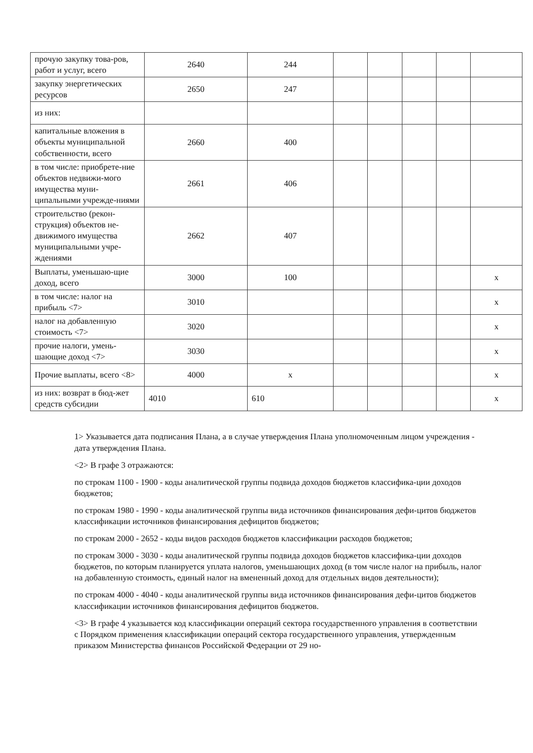| прочую закупку това-ров, работ и услуг, всего | 2640 | 244 | | | | | |
| закупку энергетических ресурсов | 2650 | 247 | | | | | |
| из них: | | | | | | | |
| капитальные вложения в объекты муниципальной собственности, всего | 2660 | 400 | | | | | |
| в том числе: приобрете-ние объектов недвижи-мого имущества муни-ципальными учрежде-ниями | 2661 | 406 | | | | | |
| строительство (рекон-струкция) объектов не-движимого имущества муниципальными учре-ждениями | 2662 | 407 | | | | | |
| Выплаты, уменьшаю-щие доход, всего | 3000 | 100 | | | | | x |
| в том числе: налог на прибыль <7> | 3010 | | | | | | x |
| налог на добавленную стоимость <7> | 3020 | | | | | | x |
| прочие налоги, умень-шающие доход <7> | 3030 | | | | | | x |
| Прочие выплаты, всего <8> | 4000 | x | | | | | x |
| из них: возврат в бюд-жет средств субсидии | 4010 | 610 | | | | | x |
1> Указывается дата подписания Плана, а в случае утверждения Плана уполномоченным лицом учреждения - дата утверждения Плана.
<2> В графе 3 отражаются:
по строкам 1100 - 1900 - коды аналитической группы подвида доходов бюджетов классифика-ции доходов бюджетов;
по строкам 1980 - 1990 - коды аналитической группы вида источников финансирования дефи-цитов бюджетов классификации источников финансирования дефицитов бюджетов;
по строкам 2000 - 2652 - коды видов расходов бюджетов классификации расходов бюджетов;
по строкам 3000 - 3030 - коды аналитической группы подвида доходов бюджетов классифика-ции доходов бюджетов, по которым планируется уплата налогов, уменьшающих доход (в том числе налог на прибыль, налог на добавленную стоимость, единый налог на вмененный доход для отдельных видов деятельности);
по строкам 4000 - 4040 - коды аналитической группы вида источников финансирования дефи-цитов бюджетов классификации источников финансирования дефицитов бюджетов.
<3> В графе 4 указывается код классификации операций сектора государственного управления в соответствии с Порядком применения классификации операций сектора государственного управления, утвержденным приказом Министерства финансов Российской Федерации от 29 но-